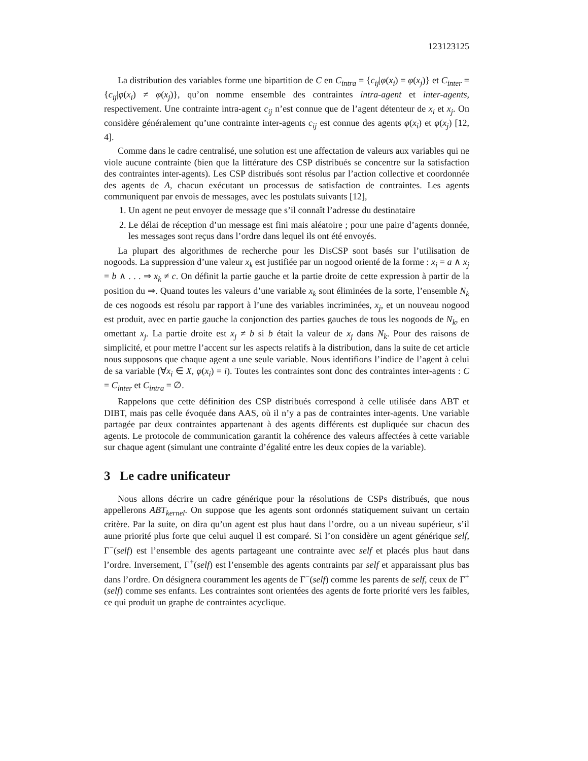123123125
La distribution des variables forme une bipartition de C en C<sub>intra</sub> = {c<sub>ij</sub>|φ(x<sub>i</sub>) = φ(x<sub>j</sub>)} et C<sub>inter</sub> = {c<sub>ij</sub>|φ(x<sub>i</sub>) ≠ φ(x<sub>j</sub>)}, qu’on nomme ensemble des contraintes intra-agent et inter-agents, respectivement. Une contrainte intra-agent c<sub>ij</sub> n’est connue que de l’agent détenteur de x<sub>i</sub> et x<sub>j</sub>. On considère généralement qu’une contrainte inter-agents c<sub>ij</sub> est connue des agents φ(x<sub>i</sub>) et φ(x<sub>j</sub>) [12, 4].
Comme dans le cadre centralisé, une solution est une affectation de valeurs aux variables qui ne viole aucune contrainte (bien que la littérature des CSP distribués se concentre sur la satisfaction des contraintes inter-agents). Les CSP distribués sont résolus par l’action collective et coordonnée des agents de A, chacun exécutant un processus de satisfaction de contraintes. Les agents communiquent par envois de messages, avec les postulats suivants [12],
1. Un agent ne peut envoyer de message que s’il connaît l’adresse du destinataire
2. Le délai de réception d’un message est fini mais aléatoire ; pour une paire d’agents donnée, les messages sont reçus dans l’ordre dans lequel ils ont été envoyés.
La plupart des algorithmes de recherche pour les DisCSP sont basés sur l’utilisation de nogoods. La suppression d’une valeur x<sub>k</sub> est justifiée par un nogood orienté de la forme : x<sub>i</sub> = a ∧ x<sub>j</sub> = b ∧ . . . ⇒ x<sub>k</sub> ≠ c. On définit la partie gauche et la partie droite de cette expression à partir de la position du ⇒. Quand toutes les valeurs d’une variable x<sub>k</sub> sont éliminées de la sorte, l’ensemble N<sub>k</sub> de ces nogoods est résolu par rapport à l’une des variables incriminées, x<sub>j</sub>, et un nouveau nogood est produit, avec en partie gauche la conjonction des parties gauches de tous les nogoods de N<sub>k</sub>, en omettant x<sub>j</sub>. La partie droite est x<sub>j</sub> ≠ b si b était la valeur de x<sub>j</sub> dans N<sub>k</sub>. Pour des raisons de simplicité, et pour mettre l’accent sur les aspects relatifs à la distribution, dans la suite de cet article nous supposons que chaque agent a une seule variable. Nous identifions l’indice de l’agent à celui de sa variable (∀x<sub>i</sub> ∈ X, φ(x<sub>i</sub>) = i). Toutes les contraintes sont donc des contraintes inter-agents : C = C<sub>inter</sub> et C<sub>intra</sub> = ∅.
Rappelons que cette définition des CSP distribués correspond à celle utilisée dans ABT et DIBT, mais pas celle évoquée dans AAS, où il n’y a pas de contraintes inter-agents. Une variable partagée par deux contraintes appartenant à des agents différents est dupliquée sur chacun des agents. Le protocole de communication garantit la cohérence des valeurs affectées à cette variable sur chaque agent (simulant une contrainte d’égalité entre les deux copies de la variable).
3 Le cadre unificateur
Nous allons décrire un cadre générique pour la résolutions de CSPs distribués, que nous appellerons ABT<sub>kernel</sub>. On suppose que les agents sont ordonnés statiquement suivant un certain critère. Par la suite, on dira qu’un agent est plus haut dans l’ordre, ou a un niveau supérieur, s’il aune priorité plus forte que celui auquel il est comparé. Si l’on considère un agent générique self, Γ<sup>−</sup>(self) est l’ensemble des agents partageant une contrainte avec self et placés plus haut dans l’ordre. Inversement, Γ<sup>+</sup>(self) est l’ensemble des agents contraints par self et apparaissant plus bas dans l’ordre. On désignera couramment les agents de Γ<sup>−</sup>(self) comme les parents de self, ceux de Γ<sup>+</sup>(self) comme ses enfants. Les contraintes sont orientées des agents de forte priorité vers les faibles, ce qui produit un graphe de contraintes acyclique.